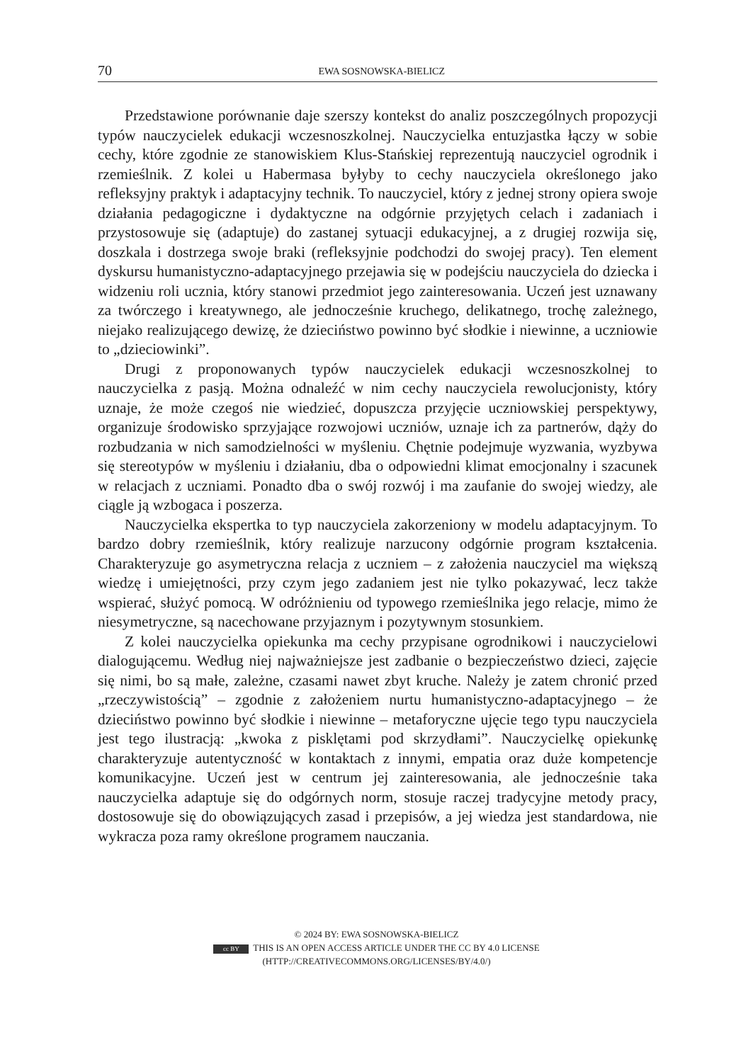70 EWA SOSNOWSKA-BIELICZ
Przedstawione porównanie daje szerszy kontekst do analiz poszczególnych propozycji typów nauczycielek edukacji wczesnoszkolnej. Nauczycielka entuzjastka łączy w sobie cechy, które zgodnie ze stanowiskiem Klus-Stańskiej reprezentują nauczyciel ogrodnik i rzemieślnik. Z kolei u Habermasa byłyby to cechy nauczyciela określonego jako refleksyjny praktyk i adaptacyjny technik. To nauczyciel, który z jednej strony opiera swoje działania pedagogiczne i dydaktyczne na odgórnie przyjętych celach i zadaniach i przystosowuje się (adaptuje) do zastanej sytuacji edukacyjnej, a z drugiej rozwija się, doszkala i dostrzega swoje braki (refleksyjnie podchodzi do swojej pracy). Ten element dyskursu humanistyczno-adaptacyjnego przejawia się w podejściu nauczyciela do dziecka i widzeniu roli ucznia, który stanowi przedmiot jego zainteresowania. Uczeń jest uznawany za twórczego i kreatywnego, ale jednocześnie kruchego, delikatnego, trochę zależnego, niejako realizującego dewizę, że dzieciństwo powinno być słodkie i niewinne, a uczniowie to „dzieciowinki”.
Drugi z proponowanych typów nauczycielek edukacji wczesnoszkolnej to nauczycielka z pasją. Można odnaleźć w nim cechy nauczyciela rewolucjonisty, który uznaje, że może czegoś nie wiedzieć, dopuszcza przyjęcie uczniowskiej perspektywy, organizuje środowisko sprzyjające rozwojowi uczniów, uznaje ich za partnerów, dąży do rozbudzania w nich samodzielności w myśleniu. Chętnie podejmuje wyzwania, wyzbywa się stereotypów w myśleniu i działaniu, dba o odpowiedni klimat emocjonalny i szacunek w relacjach z uczniami. Ponadto dba o swój rozwój i ma zaufanie do swojej wiedzy, ale ciągle ją wzbogaca i poszerza.
Nauczycielka ekspertka to typ nauczyciela zakorzeniony w modelu adaptacyjnym. To bardzo dobry rzemieślnik, który realizuje narzucony odgórnie program kształcenia. Charakteryzuje go asymetryczna relacja z uczniem – z założenia nauczyciel ma większą wiedzę i umiejętności, przy czym jego zadaniem jest nie tylko pokazywać, lecz także wspierać, służyć pomocą. W odróżnieniu od typowego rzemieślnika jego relacje, mimo że niesymetryczne, są nacechowane przyjaznym i pozytywnym stosunkiem.
Z kolei nauczycielka opiekunka ma cechy przypisane ogrodnikowi i nauczycielowi dialogującemu. Według niej najważniejsze jest zadbanie o bezpieczeństwo dzieci, zajęcie się nimi, bo są małe, zależne, czasami nawet zbyt kruche. Należy je zatem chronić przed „rzeczywistością” – zgodnie z założeniem nurtu humanistyczno-adaptacyjnego – że dzieciństwo powinno być słodkie i niewinne – metaforyczne ujęcie tego typu nauczyciela jest tego ilustracją: „kwoka z pisklętami pod skrzydłami”. Nauczycielkę opiekunkę charakteryzuje autentyczność w kontaktach z innymi, empatia oraz duże kompetencje komunikacyjne. Uczeń jest w centrum jej zainteresowania, ale jednocześnie taka nauczycielka adaptuje się do odgórnych norm, stosuje raczej tradycyjne metody pracy, dostosowuje się do obowiązujących zasad i przepisów, a jej wiedza jest standardowa, nie wykracza poza ramy określone programem nauczania.
© 2024 BY: EWA SOSNOWSKA-BIELICZ
cc BY THIS IS AN OPEN ACCESS ARTICLE UNDER THE CC BY 4.0 LICENSE
(HTTP://CREATIVECOMMONS.ORG/LICENSES/BY/4.0/)